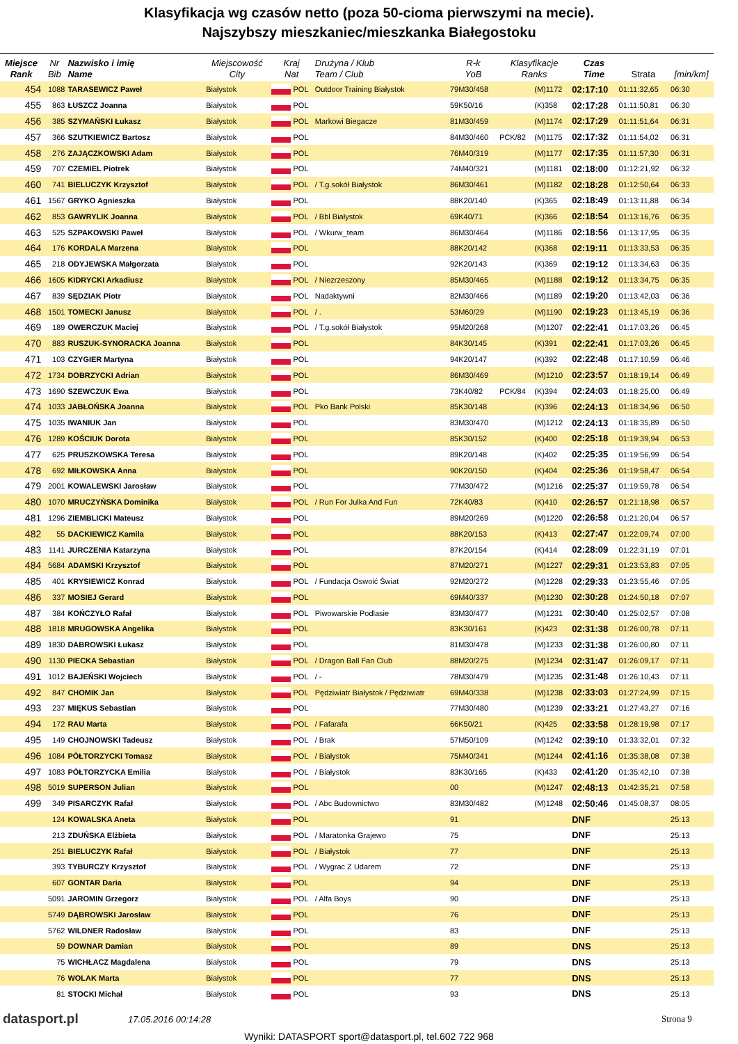Klasyfikacja wg czasów netto (poza 50-cioma pierwszymi na mecie).
Najszybszy mieszkaniec/mieszkanka Białegostoku
| Miejsce Rank | Nr Bib | Nazwisko i imię Name | Miejscowość City | Kraj Nat | | Drużyna / Klub Team / Club | R-k YoB | Klasyfikacje Ranks | | Czas Time | Strata | [min/km] |
| --- | --- | --- | --- | --- | --- | --- | --- | --- | --- | --- | --- | --- |
| 454 | 1088 | TARASEWICZ Paweł | Białystok | | POL | Outdoor Training Białystok | 79M30/458 | | (M)1172 | 02:17:10 | 01:11:32,65 | 06:30 |
| 455 | 863 | ŁUSZCZ Joanna | Białystok | | POL | | 59K50/16 | | (K)358 | 02:17:28 | 01:11:50,81 | 06:30 |
| 456 | 385 | SZYMAŃSKI Łukasz | Białystok | | POL | Markowi Biegacze | 81M30/459 | | (M)1174 | 02:17:29 | 01:11:51,64 | 06:31 |
| 457 | 366 | SZUTKIEWICZ Bartosz | Białystok | | POL | | 84M30/460 | PCK/82 | (M)1175 | 02:17:32 | 01:11:54,02 | 06:31 |
| 458 | 276 | ZAJĄCZKOWSKI Adam | Białystok | | POL | | 76M40/319 | | (M)1177 | 02:17:35 | 01:11:57,30 | 06:31 |
| 459 | 707 | CZEMIEL Piotrek | Białystok | | POL | | 74M40/321 | | (M)1181 | 02:18:00 | 01:12:21,92 | 06:32 |
| 460 | 741 | BIELUCZYK Krzysztof | Białystok | | POL | / T.g.sokół Białystok | 86M30/461 | | (M)1182 | 02:18:28 | 01:12:50,64 | 06:33 |
| 461 | 1567 | GRYKO Agnieszka | Białystok | | POL | | 88K20/140 | | (K)365 | 02:18:49 | 01:13:11,88 | 06:34 |
| 462 | 853 | GAWRYLIK Joanna | Białystok | | POL | / Bbl Białystok | 69K40/71 | | (K)366 | 02:18:54 | 01:13:16,76 | 06:35 |
| 463 | 525 | SZPAKOWSKI Paweł | Białystok | | POL | / Wkurw_team | 86M30/464 | | (M)1186 | 02:18:56 | 01:13:17,95 | 06:35 |
| 464 | 176 | KORDALA Marzena | Białystok | | POL | | 88K20/142 | | (K)368 | 02:19:11 | 01:13:33,53 | 06:35 |
| 465 | 218 | ODYJEWSKA Małgorzata | Białystok | | POL | | 92K20/143 | | (K)369 | 02:19:12 | 01:13:34,63 | 06:35 |
| 466 | 1605 | KIDRYCKI Arkadiusz | Białystok | | POL | / Niezrzeszony | 85M30/465 | | (M)1188 | 02:19:12 | 01:13:34,75 | 06:35 |
| 467 | 839 | SĘDZIAK Piotr | Białystok | | POL | Nadaktywni | 82M30/466 | | (M)1189 | 02:19:20 | 01:13:42,03 | 06:36 |
| 468 | 1501 | TOMECKI Janusz | Białystok | | POL | / . | 53M60/29 | | (M)1190 | 02:19:23 | 01:13:45,19 | 06:36 |
| 469 | 189 | OWERCZUK Maciej | Białystok | | POL | / T.g.sokół Białystok | 95M20/268 | | (M)1207 | 02:22:41 | 01:17:03,26 | 06:45 |
| 470 | 883 | RUSZUK-SYNORACKA Joanna | Białystok | | POL | | 84K30/145 | | (K)391 | 02:22:41 | 01:17:03,26 | 06:45 |
| 471 | 103 | CZYGIER Martyna | Białystok | | POL | | 94K20/147 | | (K)392 | 02:22:48 | 01:17:10,59 | 06:46 |
| 472 | 1734 | DOBRZYCKI Adrian | Białystok | | POL | | 86M30/469 | | (M)1210 | 02:23:57 | 01:18:19,14 | 06:49 |
| 473 | 1690 | SZEWCZUK Ewa | Białystok | | POL | | 73K40/82 | PCK/84 | (K)394 | 02:24:03 | 01:18:25,00 | 06:49 |
| 474 | 1033 | JABŁOŃSKA Joanna | Białystok | | POL | Pko Bank Polski | 85K30/148 | | (K)396 | 02:24:13 | 01:18:34,96 | 06:50 |
| 475 | 1035 | IWANIUK Jan | Białystok | | POL | | 83M30/470 | | (M)1212 | 02:24:13 | 01:18:35,89 | 06:50 |
| 476 | 1289 | KOŚCIUK Dorota | Białystok | | POL | | 85K30/152 | | (K)400 | 02:25:18 | 01:19:39,94 | 06:53 |
| 477 | 625 | PRUSZKOWSKA Teresa | Białystok | | POL | | 89K20/148 | | (K)402 | 02:25:35 | 01:19:56,99 | 06:54 |
| 478 | 692 | MIŁKOWSKA Anna | Białystok | | POL | | 90K20/150 | | (K)404 | 02:25:36 | 01:19:58,47 | 06:54 |
| 479 | 2001 | KOWALEWSKI Jarosław | Białystok | | POL | | 77M30/472 | | (M)1216 | 02:25:37 | 01:19:59,78 | 06:54 |
| 480 | 1070 | MRUCZYŃSKA Dominika | Białystok | | POL | / Run For Julka And Fun | 72K40/83 | | (K)410 | 02:26:57 | 01:21:18,98 | 06:57 |
| 481 | 1296 | ZIEMBLICKI Mateusz | Białystok | | POL | | 89M20/269 | | (M)1220 | 02:26:58 | 01:21:20,04 | 06:57 |
| 482 | 55 | DACKIEWICZ Kamila | Białystok | | POL | | 88K20/153 | | (K)413 | 02:27:47 | 01:22:09,74 | 07:00 |
| 483 | 1141 | JURCZENIA Katarzyna | Białystok | | POL | | 87K20/154 | | (K)414 | 02:28:09 | 01:22:31,19 | 07:01 |
| 484 | 5684 | ADAMSKI Krzysztof | Białystok | | POL | | 87M20/271 | | (M)1227 | 02:29:31 | 01:23:53,83 | 07:05 |
| 485 | 401 | KRYSIEWICZ Konrad | Białystok | | POL | / Fundacja Oswoić Świat | 92M20/272 | | (M)1228 | 02:29:33 | 01:23:55,46 | 07:05 |
| 486 | 337 | MOSIEJ Gerard | Białystok | | POL | | 69M40/337 | | (M)1230 | 02:30:28 | 01:24:50,18 | 07:07 |
| 487 | 384 | KOŃCZYŁO Rafał | Białystok | | POL | Piwowarskie Podlasie | 83M30/477 | | (M)1231 | 02:30:40 | 01:25:02,57 | 07:08 |
| 488 | 1818 | MRUGOWSKA Angelika | Białystok | | POL | | 83K30/161 | | (K)423 | 02:31:38 | 01:26:00,78 | 07:11 |
| 489 | 1830 | DABROWSKI Łukasz | Białystok | | POL | | 81M30/478 | | (M)1233 | 02:31:38 | 01:26:00,80 | 07:11 |
| 490 | 1130 | PIECKA Sebastian | Białystok | | POL | / Dragon Ball Fan Club | 88M20/275 | | (M)1234 | 02:31:47 | 01:26:09,17 | 07:11 |
| 491 | 1012 | BAJEŃSKI Wojciech | Białystok | | POL | / - | 78M30/479 | | (M)1235 | 02:31:48 | 01:26:10,43 | 07:11 |
| 492 | 847 | CHOMIK Jan | Białystok | | POL | Pędziwiatr Białystok / Pędziwiatr | 69M40/338 | | (M)1238 | 02:33:03 | 01:27:24,99 | 07:15 |
| 493 | 237 | MIĘKUS Sebastian | Białystok | | POL | | 77M30/480 | | (M)1239 | 02:33:21 | 01:27:43,27 | 07:16 |
| 494 | 172 | RAU Marta | Białystok | | POL | / Fafarafa | 66K50/21 | | (K)425 | 02:33:58 | 01:28:19,98 | 07:17 |
| 495 | 149 | CHOJNOWSKI Tadeusz | Białystok | | POL | / Brak | 57M50/109 | | (M)1242 | 02:39:10 | 01:33:32,01 | 07:32 |
| 496 | 1084 | PÓŁTORZYCKI Tomasz | Białystok | | POL | / Białystok | 75M40/341 | | (M)1244 | 02:41:16 | 01:35:38,08 | 07:38 |
| 497 | 1083 | PÓŁTORZYCKA Emilia | Białystok | | POL | / Białystok | 83K30/165 | | (K)433 | 02:41:20 | 01:35:42,10 | 07:38 |
| 498 | 5019 | SUPERSON Julian | Białystok | | POL | | 00 | | (M)1247 | 02:48:13 | 01:42:35,21 | 07:58 |
| 499 | 349 | PISARCZYK Rafał | Białystok | | POL | / Abc Budownictwo | 83M30/482 | | (M)1248 | 02:50:46 | 01:45:08,37 | 08:05 |
| | 124 | KOWALSKA Aneta | Białystok | | POL | | 91 | | | DNF | | 25:13 |
| | 213 | ZDUŃSKA Elżbieta | Białystok | | POL | / Maratonka Grajewo | 75 | | | DNF | | 25:13 |
| | 251 | BIELUCZYK Rafał | Białystok | | POL | / Białystok | 77 | | | DNF | | 25:13 |
| | 393 | TYBURCZY Krzysztof | Białystok | | POL | / Wygrac Z Udarem | 72 | | | DNF | | 25:13 |
| | 607 | GONTAR Daria | Białystok | | POL | | 94 | | | DNF | | 25:13 |
| | 5091 | JAROMIN Grzegorz | Białystok | | POL | / Alfa Boys | 90 | | | DNF | | 25:13 |
| | 5749 | DĄBROWSKI Jarosław | Białystok | | POL | | 76 | | | DNF | | 25:13 |
| | 5762 | WILDNER Radosław | Białystok | | POL | | 83 | | | DNF | | 25:13 |
| | 59 | DOWNAR Damian | Białystok | | POL | | 89 | | | DNS | | 25:13 |
| | 75 | WICHŁACZ Magdalena | Białystok | | POL | | 79 | | | DNS | | 25:13 |
| | 76 | WOLAK Marta | Białystok | | POL | | 77 | | | DNS | | 25:13 |
| | 81 | STOCKI Michał | Białystok | | POL | | 93 | | | DNS | | 25:13 |
datasport.pl
17.05.2016 00:14:28 Strona 9
Wyniki: DATASPORT sport@datasport.pl, tel.602 722 968